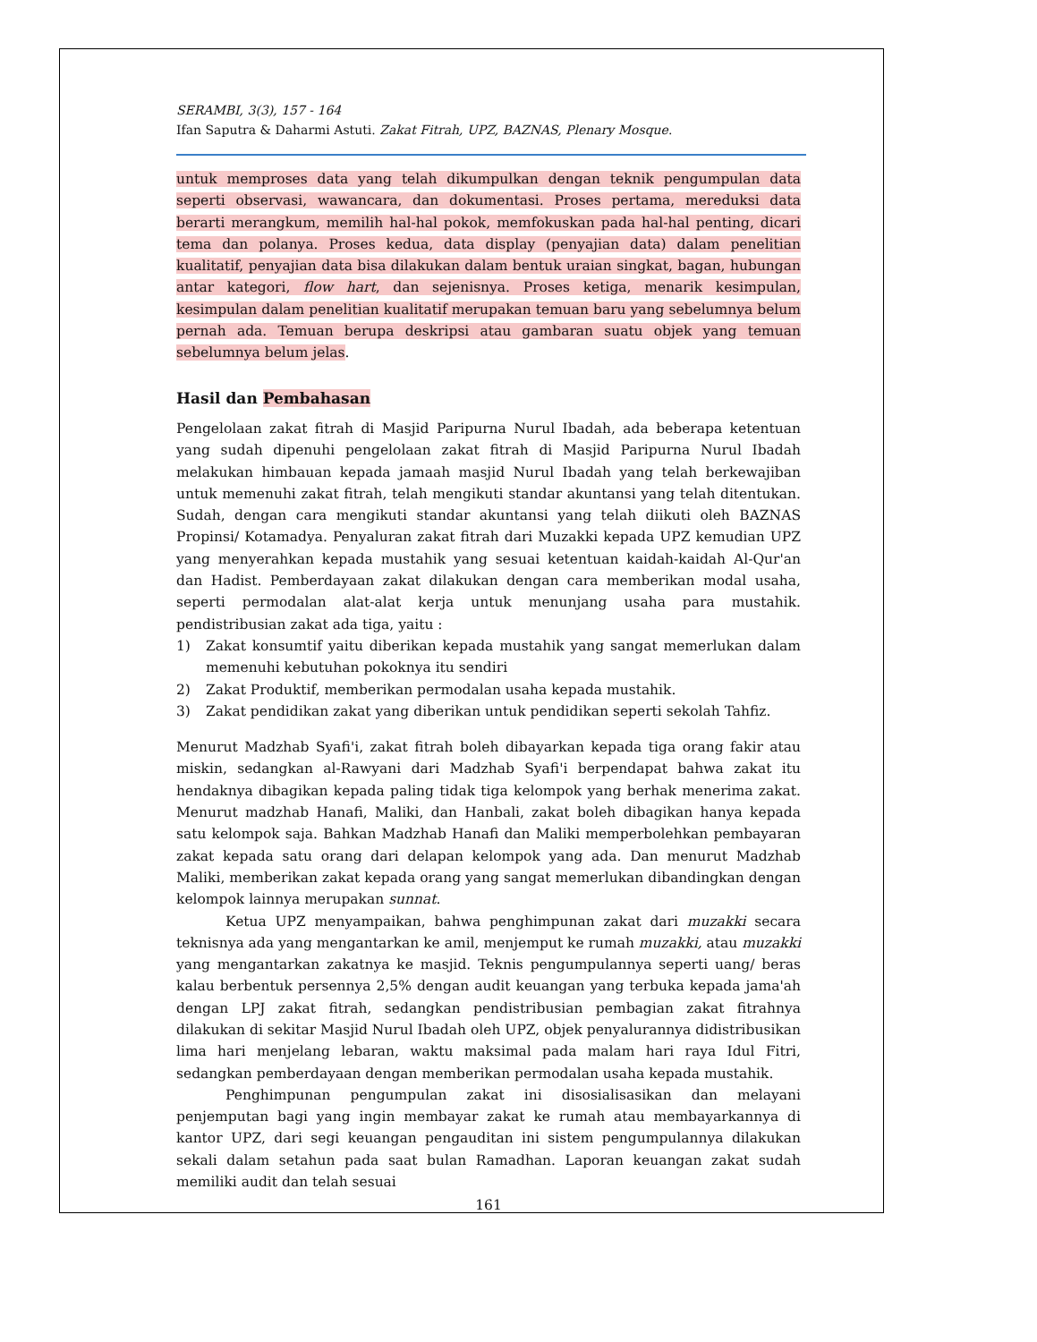SERAMBI, 3(3), 157 - 164
Ifan Saputra & Daharmi Astuti. Zakat Fitrah, UPZ, BAZNAS, Plenary Mosque.
untuk memproses data yang telah dikumpulkan dengan teknik pengumpulan data seperti observasi, wawancara, dan dokumentasi. Proses pertama, mereduksi data berarti merangkum, memilih hal-hal pokok, memfokuskan pada hal-hal penting, dicari tema dan polanya. Proses kedua, data display (penyajian data) dalam penelitian kualitatif, penyajian data bisa dilakukan dalam bentuk uraian singkat, bagan, hubungan antar kategori, flow hart, dan sejenisnya. Proses ketiga, menarik kesimpulan, kesimpulan dalam penelitian kualitatif merupakan temuan baru yang sebelumnya belum pernah ada. Temuan berupa deskripsi atau gambaran suatu objek yang temuan sebelumnya belum jelas.
Hasil dan Pembahasan
Pengelolaan zakat fitrah di Masjid Paripurna Nurul Ibadah, ada beberapa ketentuan yang sudah dipenuhi pengelolaan zakat fitrah di Masjid Paripurna Nurul Ibadah melakukan himbauan kepada jamaah masjid Nurul Ibadah yang telah berkewajiban untuk memenuhi zakat fitrah, telah mengikuti standar akuntansi yang telah ditentukan. Sudah, dengan cara mengikuti standar akuntansi yang telah diikuti oleh BAZNAS Propinsi/ Kotamadya. Penyaluran zakat fitrah dari Muzakki kepada UPZ kemudian UPZ yang menyerahkan kepada mustahik yang sesuai ketentuan kaidah-kaidah Al-Qur'an dan Hadist. Pemberdayaan zakat dilakukan dengan cara memberikan modal usaha, seperti permodalan alat-alat kerja untuk menunjang usaha para mustahik. pendistribusian zakat ada tiga, yaitu :
1) Zakat konsumtif yaitu diberikan kepada mustahik yang sangat memerlukan dalam memenuhi kebutuhan pokoknya itu sendiri
2) Zakat Produktif, memberikan permodalan usaha kepada mustahik.
3) Zakat pendidikan zakat yang diberikan untuk pendidikan seperti sekolah Tahfiz.
Menurut Madzhab Syafi'i, zakat fitrah boleh dibayarkan kepada tiga orang fakir atau miskin, sedangkan al-Rawyani dari Madzhab Syafi'i berpendapat bahwa zakat itu hendaknya dibagikan kepada paling tidak tiga kelompok yang berhak menerima zakat. Menurut madzhab Hanafi, Maliki, dan Hanbali, zakat boleh dibagikan hanya kepada satu kelompok saja. Bahkan Madzhab Hanafi dan Maliki memperbolehkan pembayaran zakat kepada satu orang dari delapan kelompok yang ada. Dan menurut Madzhab Maliki, memberikan zakat kepada orang yang sangat memerlukan dibandingkan dengan kelompok lainnya merupakan sunnat.
Ketua UPZ menyampaikan, bahwa penghimpunan zakat dari muzakki secara teknisnya ada yang mengantarkan ke amil, menjemput ke rumah muzakki, atau muzakki yang mengantarkan zakatnya ke masjid. Teknis pengumpulannya seperti uang/ beras kalau berbentuk persennya 2,5% dengan audit keuangan yang terbuka kepada jama'ah dengan LPJ zakat fitrah, sedangkan pendistribusian pembagian zakat fitrahnya dilakukan di sekitar Masjid Nurul Ibadah oleh UPZ, objek penyalurannya didistribusikan lima hari menjelang lebaran, waktu maksimal pada malam hari raya Idul Fitri, sedangkan pemberdayaan dengan memberikan permodalan usaha kepada mustahik.
Penghimpunan pengumpulan zakat ini disosialisasikan dan melayani penjemputan bagi yang ingin membayar zakat ke rumah atau membayarkannya di kantor UPZ, dari segi keuangan pengauditan ini sistem pengumpulannya dilakukan sekali dalam setahun pada saat bulan Ramadhan. Laporan keuangan zakat sudah memiliki audit dan telah sesuai
161